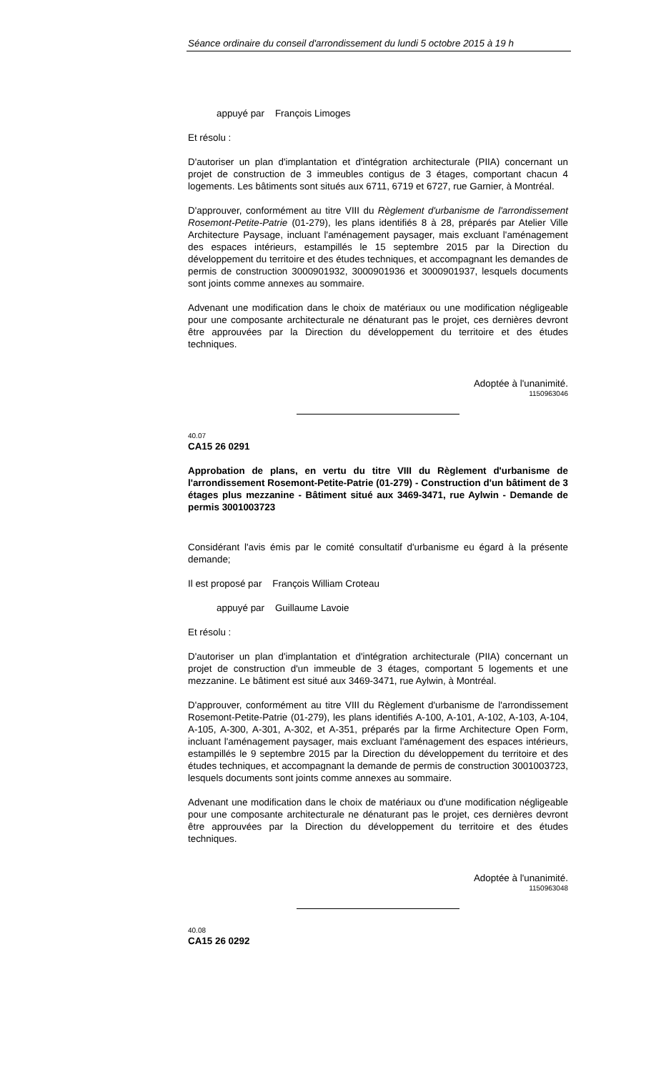Séance ordinaire du conseil d'arrondissement du lundi 5 octobre 2015 à 19 h
appuyé par François Limoges
Et résolu :
D'autoriser un plan d'implantation et d'intégration architecturale (PIIA) concernant un projet de construction de 3 immeubles contigus de 3 étages, comportant chacun 4 logements. Les bâtiments sont situés aux 6711, 6719 et 6727, rue Garnier, à Montréal.
D'approuver, conformément au titre VIII du Règlement d'urbanisme de l'arrondissement Rosemont-Petite-Patrie (01-279), les plans identifiés 8 à 28, préparés par Atelier Ville Architecture Paysage, incluant l'aménagement paysager, mais excluant l'aménagement des espaces intérieurs, estampillés le 15 septembre 2015 par la Direction du développement du territoire et des études techniques, et accompagnant les demandes de permis de construction 3000901932, 3000901936 et 3000901937, lesquels documents sont joints comme annexes au sommaire.
Advenant une modification dans le choix de matériaux ou une modification négligeable pour une composante architecturale ne dénaturant pas le projet, ces dernières devront être approuvées par la Direction du développement du territoire et des études techniques.
Adoptée à l'unanimité.
1150963046
40.07
CA15 26 0291
Approbation de plans, en vertu du titre VIII du Règlement d'urbanisme de l'arrondissement Rosemont-Petite-Patrie (01-279) - Construction d'un bâtiment de 3 étages plus mezzanine - Bâtiment situé aux 3469-3471, rue Aylwin - Demande de permis 3001003723
Considérant l'avis émis par le comité consultatif d'urbanisme eu égard à la présente demande;
Il est proposé par François William Croteau
appuyé par Guillaume Lavoie
Et résolu :
D'autoriser un plan d'implantation et d'intégration architecturale (PIIA) concernant un projet de construction d'un immeuble de 3 étages, comportant 5 logements et une mezzanine. Le bâtiment est situé aux 3469-3471, rue Aylwin, à Montréal.
D'approuver, conformément au titre VIII du Règlement d'urbanisme de l'arrondissement Rosemont-Petite-Patrie (01-279), les plans identifiés A-100, A-101, A-102, A-103, A-104, A-105, A-300, A-301, A-302, et A-351, préparés par la firme Architecture Open Form, incluant l'aménagement paysager, mais excluant l'aménagement des espaces intérieurs, estampillés le 9 septembre 2015 par la Direction du développement du territoire et des études techniques, et accompagnant la demande de permis de construction 3001003723, lesquels documents sont joints comme annexes au sommaire.
Advenant une modification dans le choix de matériaux ou d'une modification négligeable pour une composante architecturale ne dénaturant pas le projet, ces dernières devront être approuvées par la Direction du développement du territoire et des études techniques.
Adoptée à l'unanimité.
1150963048
40.08
CA15 26 0292